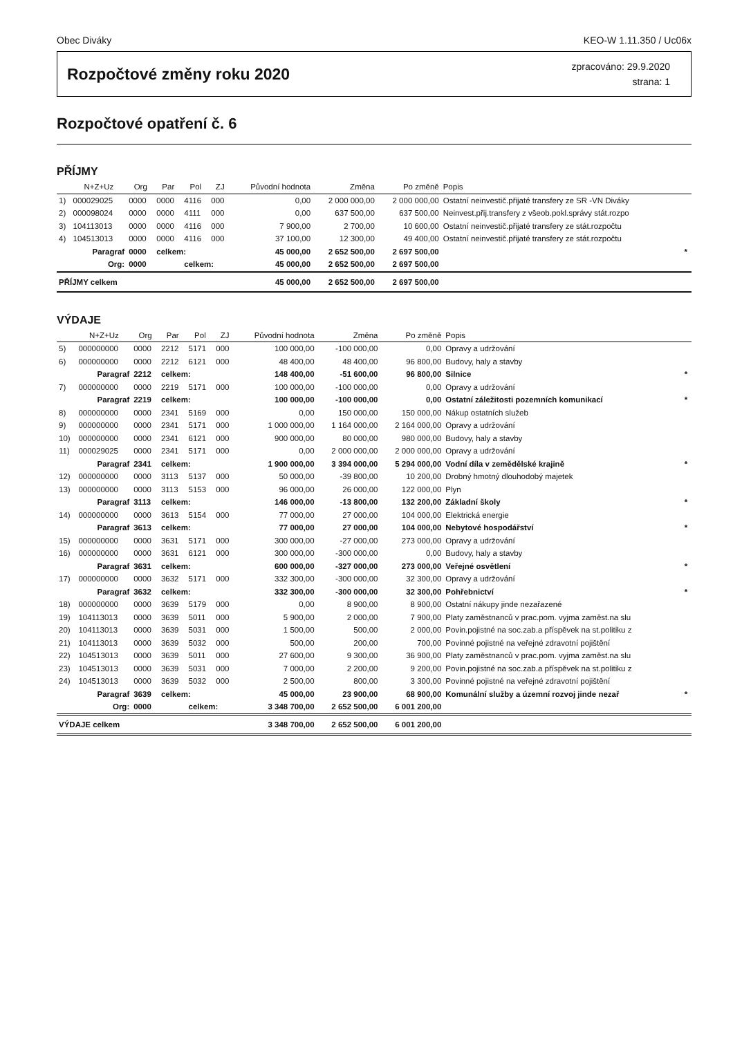Obec Diváky KEO-W 1.11.350 / Uc06x
Rozpočtové změny roku 2020
zpracováno: 29.9.2020
strana: 1
Rozpočtové opatření č. 6
PŘÍJMY
| | N+Z+Uz | Org | Par | Pol | ZJ | Původní hodnota | Změna | Po změně | Popis | |
| --- | --- | --- | --- | --- | --- | --- | --- | --- | --- | --- |
| 1) | 000029025 | 0000 | 0000 | 4116 | 000 | 0,00 | 2 000 000,00 | 2 000 000,00 | Ostatní neinvestič.přijaté transfery ze SR -VN Diváky | |
| 2) | 000098024 | 0000 | 0000 | 4111 | 000 | 0,00 | 637 500,00 | 637 500,00 | Neinvest.přij.transfery z všeob.pokl.správy stát.rozpo | |
| 3) | 104113013 | 0000 | 0000 | 4116 | 000 | 7 900,00 | 2 700,00 | 10 600,00 | Ostatní neinvestič.přijaté transfery ze stát.rozpočtu | |
| 4) | 104513013 | 0000 | 0000 | 4116 | 000 | 37 100,00 | 12 300,00 | 49 400,00 | Ostatní neinvestič.přijaté transfery ze stát.rozpočtu | |
| | Paragraf | 0000 | celkem: | | | 45 000,00 | 2 652 500,00 | 2 697 500,00 | | * |
| | Org: | 0000 | | celkem: | | 45 000,00 | 2 652 500,00 | 2 697 500,00 | | |
| PŘÍJMY celkem | | | | | | 45 000,00 | 2 652 500,00 | 2 697 500,00 | | |
VÝDAJE
| | N+Z+Uz | Org | Par | Pol | ZJ | Původní hodnota | Změna | Po změně | Popis | |
| --- | --- | --- | --- | --- | --- | --- | --- | --- | --- | --- |
| 5) | 000000000 | 0000 | 2212 | 5171 | 000 | 100 000,00 | -100 000,00 | 0,00 | Opravy a udržování | |
| 6) | 000000000 | 0000 | 2212 | 6121 | 000 | 48 400,00 | 48 400,00 | 96 800,00 | Budovy, haly a stavby | |
| | Paragraf | 2212 | celkem: | | | 148 400,00 | -51 600,00 | 96 800,00 | Silnice | * |
| 7) | 000000000 | 0000 | 2219 | 5171 | 000 | 100 000,00 | -100 000,00 | 0,00 | Opravy a udržování | |
| | Paragraf | 2219 | celkem: | | | 100 000,00 | -100 000,00 | 0,00 | Ostatní záležitosti pozemních komunikací | * |
| 8) | 000000000 | 0000 | 2341 | 5169 | 000 | 0,00 | 150 000,00 | 150 000,00 | Nákup ostatních služeb | |
| 9) | 000000000 | 0000 | 2341 | 5171 | 000 | 1 000 000,00 | 1 164 000,00 | 2 164 000,00 | Opravy a udržování | |
| 10) | 000000000 | 0000 | 2341 | 6121 | 000 | 900 000,00 | 80 000,00 | 980 000,00 | Budovy, haly a stavby | |
| 11) | 000029025 | 0000 | 2341 | 5171 | 000 | 0,00 | 2 000 000,00 | 2 000 000,00 | Opravy a udržování | |
| | Paragraf | 2341 | celkem: | | | 1 900 000,00 | 3 394 000,00 | 5 294 000,00 | Vodní díla v zemědělské krajině | * |
| 12) | 000000000 | 0000 | 3113 | 5137 | 000 | 50 000,00 | -39 800,00 | 10 200,00 | Drobný hmotný dlouhodobý majetek | |
| 13) | 000000000 | 0000 | 3113 | 5153 | 000 | 96 000,00 | 26 000,00 | 122 000,00 | Plyn | |
| | Paragraf | 3113 | celkem: | | | 146 000,00 | -13 800,00 | 132 200,00 | Základní školy | * |
| 14) | 000000000 | 0000 | 3613 | 5154 | 000 | 77 000,00 | 27 000,00 | 104 000,00 | Elektrická energie | |
| | Paragraf | 3613 | celkem: | | | 77 000,00 | 27 000,00 | 104 000,00 | Nebytové hospodářství | * |
| 15) | 000000000 | 0000 | 3631 | 5171 | 000 | 300 000,00 | -27 000,00 | 273 000,00 | Opravy a udržování | |
| 16) | 000000000 | 0000 | 3631 | 6121 | 000 | 300 000,00 | -300 000,00 | 0,00 | Budovy, haly a stavby | |
| | Paragraf | 3631 | celkem: | | | 600 000,00 | -327 000,00 | 273 000,00 | Veřejné osvětlení | * |
| 17) | 000000000 | 0000 | 3632 | 5171 | 000 | 332 300,00 | -300 000,00 | 32 300,00 | Opravy a udržování | |
| | Paragraf | 3632 | celkem: | | | 332 300,00 | -300 000,00 | 32 300,00 | Pohřebnictví | * |
| 18) | 000000000 | 0000 | 3639 | 5179 | 000 | 0,00 | 8 900,00 | 8 900,00 | Ostatní nákupy jinde nezařazené | |
| 19) | 104113013 | 0000 | 3639 | 5011 | 000 | 5 900,00 | 2 000,00 | 7 900,00 | Platy zaměstnanců v prac.pom. vyjma zaměst.na slu | |
| 20) | 104113013 | 0000 | 3639 | 5031 | 000 | 1 500,00 | 500,00 | 2 000,00 | Povin.pojistné na soc.zab.a příspěvek na st.politiku z | |
| 21) | 104113013 | 0000 | 3639 | 5032 | 000 | 500,00 | 200,00 | 700,00 | Povinné pojistné na veřejné zdravotní pojištění | |
| 22) | 104513013 | 0000 | 3639 | 5011 | 000 | 27 600,00 | 9 300,00 | 36 900,00 | Platy zaměstnanců v prac.pom. vyjma zaměst.na slu | |
| 23) | 104513013 | 0000 | 3639 | 5031 | 000 | 7 000,00 | 2 200,00 | 9 200,00 | Povin.pojistné na soc.zab.a příspěvek na st.politiku z | |
| 24) | 104513013 | 0000 | 3639 | 5032 | 000 | 2 500,00 | 800,00 | 3 300,00 | Povinné pojistné na veřejné zdravotní pojištění | |
| | Paragraf | 3639 | celkem: | | | 45 000,00 | 23 900,00 | 68 900,00 | Komunální služby a územní rozvoj jinde nezař | * |
| | Org: | 0000 | | celkem: | | 3 348 700,00 | 2 652 500,00 | 6 001 200,00 | | |
| VÝDAJE celkem | | | | | | 3 348 700,00 | 2 652 500,00 | 6 001 200,00 | | |